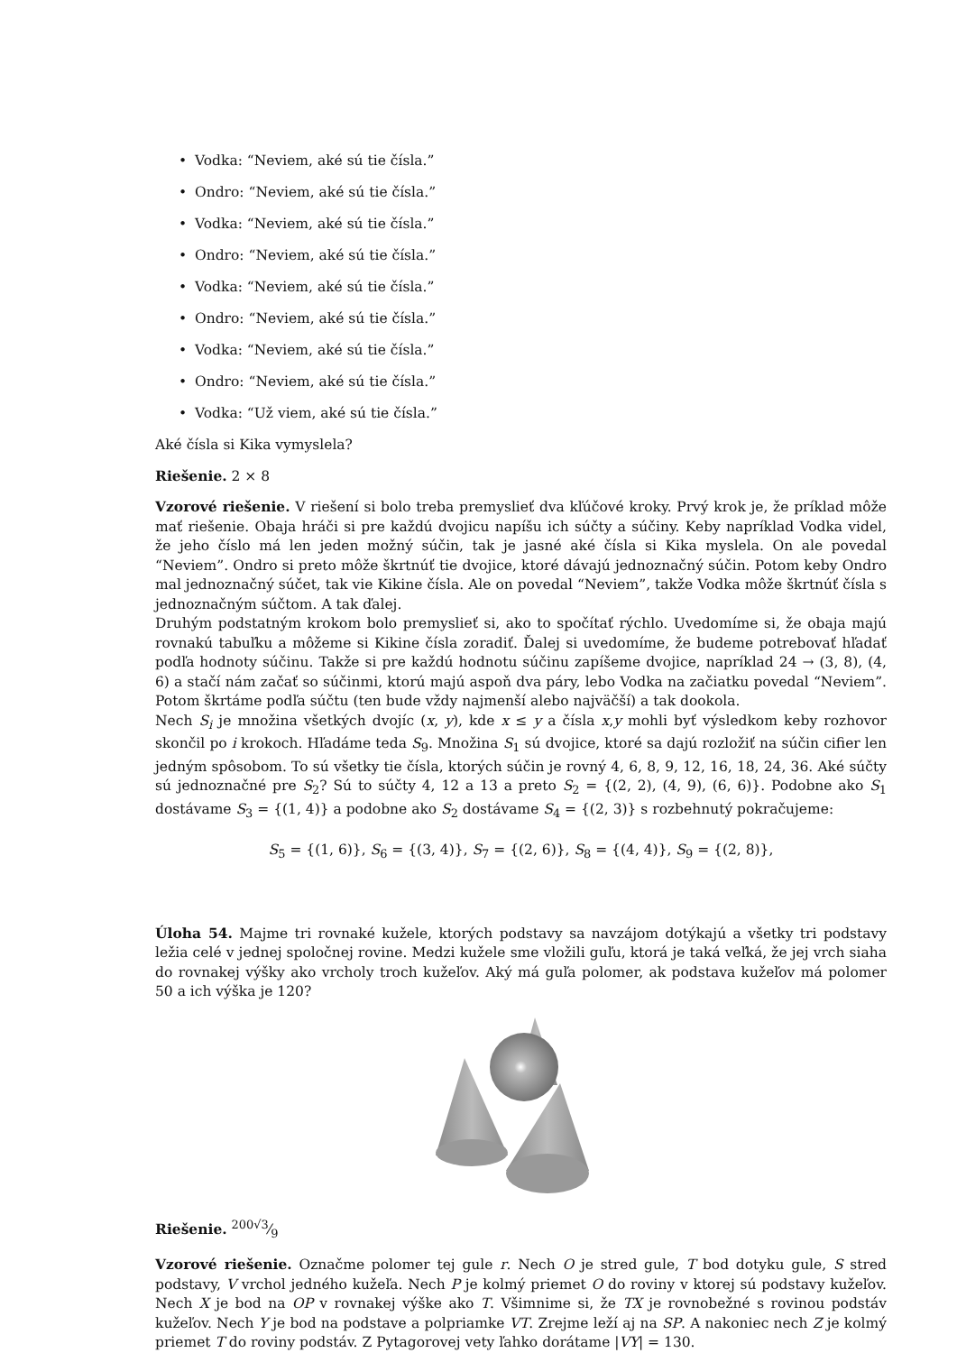• Vodka: “Neviem, aké sú tie čísla.”
• Ondro: “Neviem, aké sú tie čísla.”
• Vodka: “Neviem, aké sú tie čísla.”
• Ondro: “Neviem, aké sú tie čísla.”
• Vodka: “Neviem, aké sú tie čísla.”
• Ondro: “Neviem, aké sú tie čísla.”
• Vodka: “Neviem, aké sú tie čísla.”
• Ondro: “Neviem, aké sú tie čísla.”
• Vodka: “Už viem, aké sú tie čísla.”
Aké čísla si Kika vymyslela?
Riešenie. 2 × 8
Vzorové riešenie. V riešení si bolo treba premyslieť dva kľúčové kroky. Prvý krok je, že príklad môže mať riešenie. Obaja hráči si pre každú dvojicu napíšu ich súčty a súčiny. Keby napríklad Vodka videl, že jeho číslo má len jeden možný súčin, tak je jasné aké čísla si Kika myslela. On ale povedal “Neviem”. Ondro si preto môže škrtnúť tie dvojice, ktoré dávajú jednoznačný súčin. Potom keby Ondro mal jednoznačný súčet, tak vie Kikine čísla. Ale on povedal “Neviem”, takže Vodka môže škrtnúť čísla s jednoznačným súčtom. A tak ďalej.
Druhým podstatným krokom bolo premyslieť si, ako to spočítať rýchlo. Uvedomíme si, že obaja majú rovnakú tabuľku a môžeme si Kikine čísla zoradiť. Ďalej si uvedomíme, že budeme potrebovať hľadať podľa hodnoty súčinu. Takže si pre každú hodnotu súčinu zapíšeme dvojice, napríklad 24 → (3, 8), (4, 6) a stačí nám začať so súčinmi, ktorú majú aspoň dva páry, lebo Vodka na začiatku povedal “Neviem”. Potom škrtáme podľa súčtu (ten bude vždy najmenší alebo najväčší) a tak dookola.
Nech S<sub>i</sub> je množina všetkých dvojíc (x, y), kde x ≤ y a čísla x,y mohli byť výsledkom keby rozhovor skončil po i krokoch. Hľadáme teda S<sub>9</sub>. Množina S<sub>1</sub> sú dvojice, ktoré sa dajú rozložiť na súčin cifier len jedným spôsobom. To sú všetky tie čísla, ktorých súčin je rovný 4, 6, 8, 9, 12, 16, 18, 24, 36. Aké súčty sú jednoznačné pre S<sub>2</sub>? Sú to súčty 4, 12 a 13 a preto S<sub>2</sub> = {(2, 2), (4, 9), (6, 6)}. Podobne ako S<sub>1</sub> dostávame S<sub>3</sub> = {(1, 4)} a podobne ako S<sub>2</sub> dostávame S<sub>4</sub> = {(2, 3)} s rozbehnutý pokračujeme:
S<sub>5</sub> = {(1, 6)}, S<sub>6</sub> = {(3, 4)}, S<sub>7</sub> = {(2, 6)}, S<sub>8</sub> = {(4, 4)}, S<sub>9</sub> = {(2, 8)},
Úloha 54. Majme tri rovnaké kužele, ktorých podstavy sa navzájom dotýkajú a všetky tri podstavy ležia celé v jednej spoločnej rovine. Medzi kužele sme vložili guľu, ktorá je taká veľká, že jej vrch siaha do rovnakej výšky ako vrcholy troch kužeľov. Aký má guľa polomer, ak podstava kužeľov má polomer 50 a ich výška je 120?
Riešenie. 200√3⁄9
Vzorové riešenie. Označme polomer tej gule r. Nech O je stred gule, T bod dotyku gule, S stred podstavy, V vrchol jedného kužeľa. Nech P je kolmý priemet O do roviny v ktorej sú podstavy kužeľov. Nech X je bod na OP v rovnakej výške ako T. Všimnime si, že TX je rovnobežné s rovinou podstáv kužeľov. Nech Y je bod na podstave a polpriamke VT. Zrejme leží aj na SP. A nakoniec nech Z je kolmý priemet T do roviny podstáv. Z Pytagorovej vety ľahko dorátame |VY| = 130.